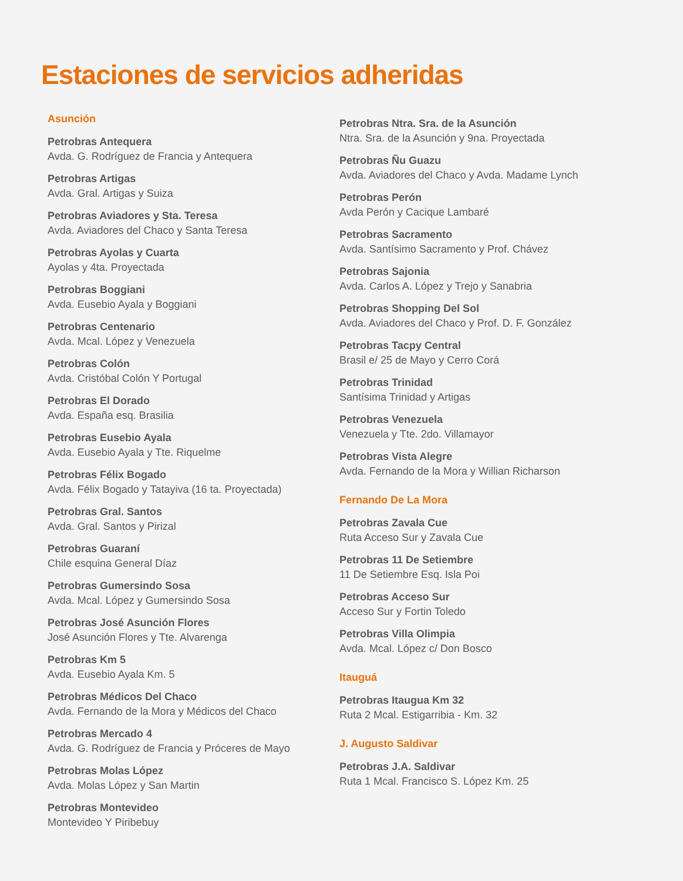Estaciones de servicios adheridas
Asunción
Petrobras Antequera
Avda. G. Rodríguez de Francia y Antequera
Petrobras Artigas
Avda. Gral. Artigas y Suiza
Petrobras Aviadores y Sta. Teresa
Avda. Aviadores del Chaco y Santa Teresa
Petrobras Ayolas y Cuarta
Ayolas y 4ta. Proyectada
Petrobras Boggiani
Avda. Eusebio Ayala y Boggiani
Petrobras Centenario
Avda. Mcal. López y Venezuela
Petrobras Colón
Avda. Cristóbal Colón Y Portugal
Petrobras El Dorado
Avda. España esq. Brasilia
Petrobras Eusebio Ayala
Avda. Eusebio Ayala y Tte. Riquelme
Petrobras Félix Bogado
Avda. Félix Bogado y Tatayiva (16 ta. Proyectada)
Petrobras Gral. Santos
Avda. Gral. Santos y Pirizal
Petrobras Guaraní
Chile esquina General Díaz
Petrobras Gumersindo Sosa
Avda. Mcal. López y Gumersindo Sosa
Petrobras José Asunción Flores
José Asunción Flores y Tte. Alvarenga
Petrobras Km 5
Avda. Eusebio Ayala Km. 5
Petrobras Médicos Del Chaco
Avda. Fernando de la Mora y Médicos del Chaco
Petrobras Mercado 4
Avda. G. Rodríguez de Francia y Próceres de Mayo
Petrobras Molas López
Avda. Molas López y San Martin
Petrobras Montevideo
Montevideo Y Piribebuy
Petrobras Ntra. Sra. de la Asunción
Ntra. Sra. de la Asunción y 9na. Proyectada
Petrobras Ñu Guazu
Avda. Aviadores del Chaco y Avda. Madame Lynch
Petrobras Perón
Avda Perón y Cacique Lambaré
Petrobras Sacramento
Avda. Santísimo Sacramento y Prof. Chávez
Petrobras Sajonia
Avda. Carlos A. López y Trejo y Sanabria
Petrobras Shopping Del Sol
Avda. Aviadores del Chaco y Prof. D. F. González
Petrobras Tacpy Central
Brasil e/ 25 de Mayo y Cerro Corá
Petrobras Trinidad
Santísima Trinidad y Artigas
Petrobras Venezuela
Venezuela y Tte. 2do. Villamayor
Petrobras Vista Alegre
Avda. Fernando de la Mora y Willian Richarson
Fernando De La Mora
Petrobras Zavala Cue
Ruta Acceso Sur y Zavala Cue
Petrobras 11 De Setiembre
11 De Setiembre Esq. Isla Poi
Petrobras Acceso Sur
Acceso Sur y Fortin Toledo
Petrobras Villa Olimpia
Avda. Mcal. López c/ Don Bosco
Itauguá
Petrobras Itaugua Km 32
Ruta 2 Mcal. Estigarribia - Km. 32
J. Augusto Saldivar
Petrobras J.A. Saldivar
Ruta 1 Mcal. Francisco S. López Km. 25